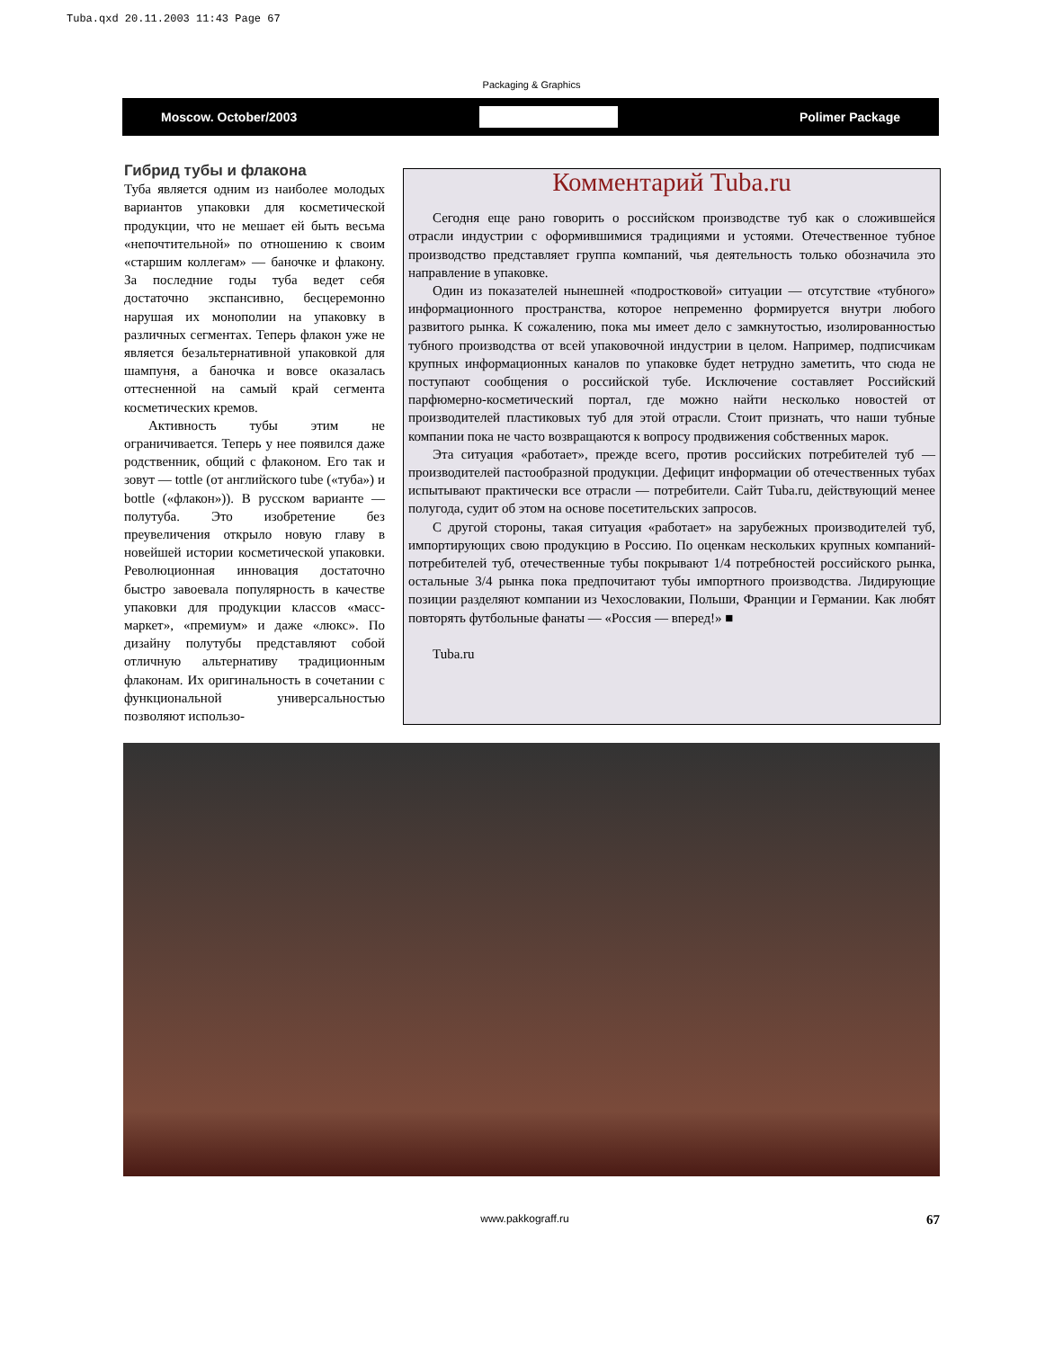Tuba.qxd 20.11.2003 11:43 Page 67
Packaging & Graphics
Moscow. October/2003 Polimer Package
Гибрид тубы и флакона
Туба является одним из наиболее молодых вариантов упаковки для косметической продукции, что не мешает ей быть весьма «непочтительной» по отношению к своим «старшим коллегам» — баночке и флакону. За последние годы туба ведет себя достаточно экспансивно, бесцеремонно нарушая их монополии на упаковку в различных сегментах. Теперь флакон уже не является безальтернативной упаковкой для шампуня, а баночка и вовсе оказалась оттесненной на самый край сегмента косметических кремов.
Активность тубы этим не ограничивается. Теперь у нее появился даже родственник, общий с флаконом. Его так и зовут — tottle (от английского tube («туба») и bottle («флакон»)). В русском варианте — полутуба. Это изобретение без преувеличения открыло новую главу в новейшей истории косметической упаковки. Революционная инновация достаточно быстро завоевала популярность в качестве упаковки для продукции классов «масс-маркет», «премиум» и даже «люкс». По дизайну полутубы представляют собой отличную альтернативу традиционным флаконам. Их оригинальность в сочетании с функциональной универсальностью позволяют использо-
Комментарий Tuba.ru
Сегодня еще рано говорить о российском производстве туб как о сложившейся отрасли индустрии с оформившимися традициями и устоями. Отечественное тубное производство представляет группа компаний, чья деятельность только обозначила это направление в упаковке.
Один из показателей нынешней «подростковой» ситуации — отсутствие «тубного» информационного пространства, которое непременно формируется внутри любого развитого рынка. К сожалению, пока мы имеет дело с замкнутостью, изолированностью тубного производства от всей упаковочной индустрии в целом. Например, подписчикам крупных информационных каналов по упаковке будет нетрудно заметить, что сюда не поступают сообщения о российской тубе. Исключение составляет Российский парфюмерно-косметический портал, где можно найти несколько новостей от производителей пластиковых туб для этой отрасли. Стоит признать, что наши тубные компании пока не часто возвращаются к вопросу продвижения собственных марок.
Эта ситуация «работает», прежде всего, против российских потребителей туб — производителей пастообразной продукции. Дефицит информации об отечественных тубах испытывают практически все отрасли — потребители. Сайт Tuba.ru, действующий менее полугода, судит об этом на основе посетительских запросов.
С другой стороны, такая ситуация «работает» на зарубежных производителей туб, импортирующих свою продукцию в Россию. По оценкам нескольких крупных компаний-потребителей туб, отечественные тубы покрывают 1/4 потребностей российского рынка, остальные 3/4 рынка пока предпочитают тубы импортного производства. Лидирующие позиции разделяют компании из Чехословакии, Польши, Франции и Германии. Как любят повторять футбольные фанаты — «Россия — вперед!» ■
Tuba.ru
www.pakkograff.ru 67